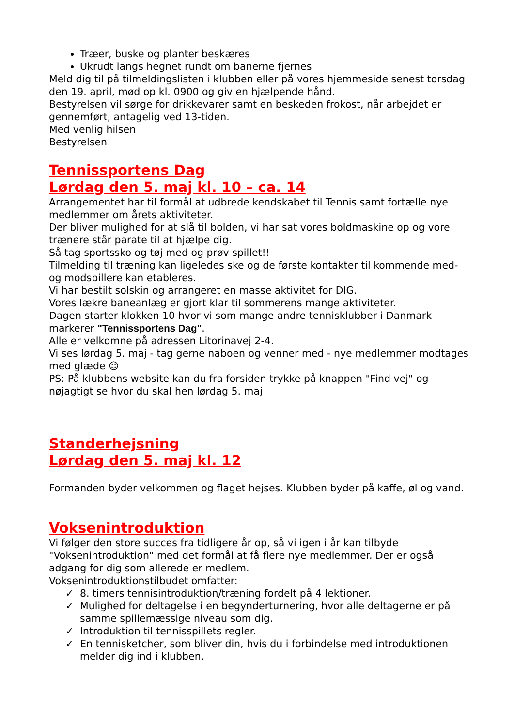Træer, buske og planter beskæres
Ukrudt langs hegnet rundt om banerne fjernes
Meld dig til på tilmeldingslisten i klubben eller på vores hjemmeside senest torsdag den 19. april, mød op kl. 0900 og giv en hjælpende hånd.
Bestyrelsen vil sørge for drikkevarer samt en beskeden frokost, når arbejdet er gennemført, antagelig ved 13-tiden.
Med venlig hilsen
Bestyrelsen
Tennissportens Dag
Lørdag den 5. maj kl. 10 – ca. 14
Arrangementet har til formål at udbrede kendskabet til Tennis samt fortælle nye medlemmer om årets aktiviteter.
Der bliver mulighed for at slå til bolden, vi har sat vores boldmaskine op og vore trænere står parate til at hjælpe dig.
Så tag sportssko og tøj med og prøv spillet!!
Tilmelding til træning kan ligeledes ske og de første kontakter til kommende med- og modspillere kan etableres.
Vi har bestilt solskin og arrangeret en masse aktivitet for DIG.
Vores lækre baneanlæg er gjort klar til sommerens mange aktiviteter.
Dagen starter klokken 10 hvor vi som mange andre tennisklubber i Danmark markerer "Tennissportens Dag".
Alle er velkomne på adressen Litorinavej 2-4.
Vi ses lørdag 5. maj - tag gerne naboen og venner med - nye medlemmer modtages med glæde ☺
PS: På klubbens website kan du fra forsiden trykke på knappen "Find vej" og nøjagtigt se hvor du skal hen lørdag 5. maj
Standerhejsning
Lørdag den 5. maj kl. 12
Formanden byder velkommen og flaget hejses. Klubben byder på kaffe, øl og vand.
Voksenintroduktion
Vi følger den store succes fra tidligere år op, så vi igen i år kan tilbyde "Voksenintroduktion" med det formål at få flere nye medlemmer. Der er også adgang for dig som allerede er medlem.
Voksenintroduktionstilbudet omfatter:
✓ 8. timers tennisintroduktion/træning fordelt på 4 lektioner.
✓ Mulighed for deltagelse i en begynderturnering, hvor alle deltagerne er på samme spillemæssige niveau som dig.
✓ Introduktion til tennisspillets regler.
✓ En tennisketcher, som bliver din, hvis du i forbindelse med introduktionen melder dig ind i klubben.